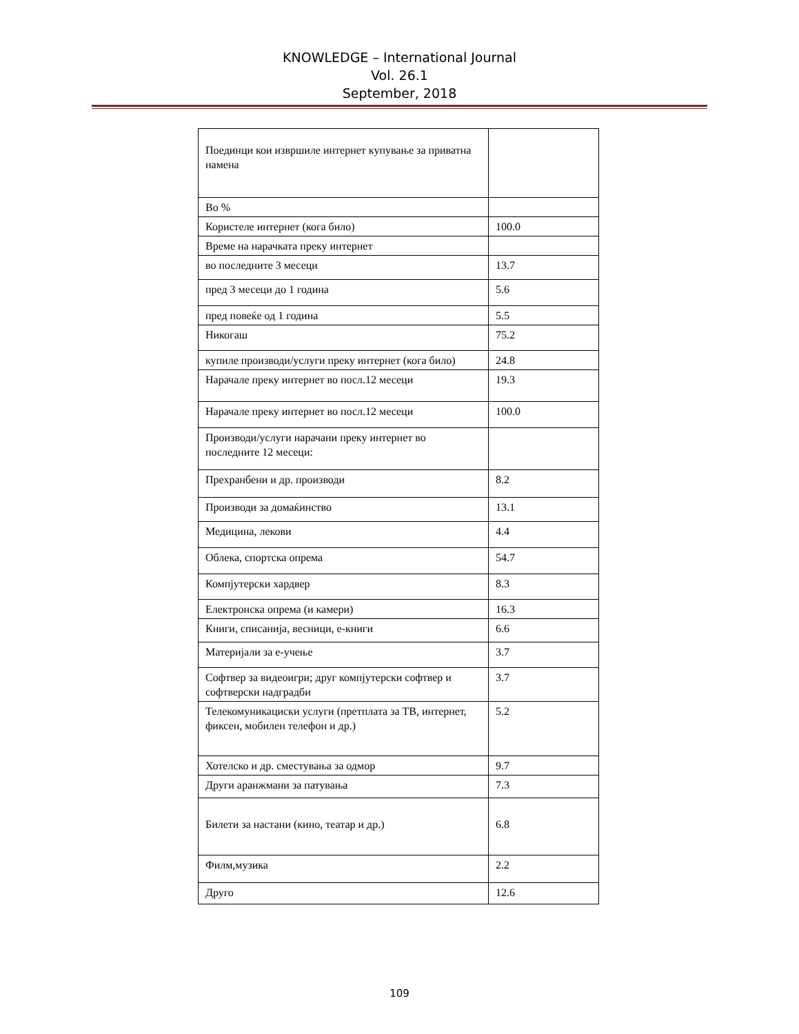KNOWLEDGE – International Journal
Vol. 26.1
September, 2018
| Поединци кои извршиле интернет купување за приватна намена | |
| Во % | |
| Користеле интернет (кога било) | 100.0 |
| Време на нарачката преку интернет | |
| во последните 3 месеци | 13.7 |
| пред 3 месеци до 1 година | 5.6 |
| пред повеќе од 1 година | 5.5 |
| Никогаш | 75.2 |
| купиле производи/услуги преку интернет (кога било) | 24.8 |
| Нарачале преку интернет во посл.12 месеци | 19.3 |
| Нарачале преку интернет во посл.12 месеци | 100.0 |
| Производи/услуги нарачани преку интернет во последните 12 месеци: | |
| Прехранбени и др. производи | 8.2 |
| Производи за домаќинство | 13.1 |
| Медицина, лекови | 4.4 |
| Облека, спортска опрема | 54.7 |
| Компјутерски хардвер | 8.3 |
| Електронска опрема (и камери) | 16.3 |
| Книги, списанија, весници, е-книги | 6.6 |
| Материјали за е-учење | 3.7 |
| Софтвер за видеоигри; друг компјутерски софтвер и софтверски надградби | 3.7 |
| Телекомуникациски услуги (претплата за ТВ, интернет, фиксен, мобилен телефон и др.) | 5.2 |
| Хотелско и др. сместувања за одмор | 9.7 |
| Други аранжмани за патувања | 7.3 |
| Билети за настани (кино, театар и др.) | 6.8 |
| Филм,музика | 2.2 |
| Друго | 12.6 |
109